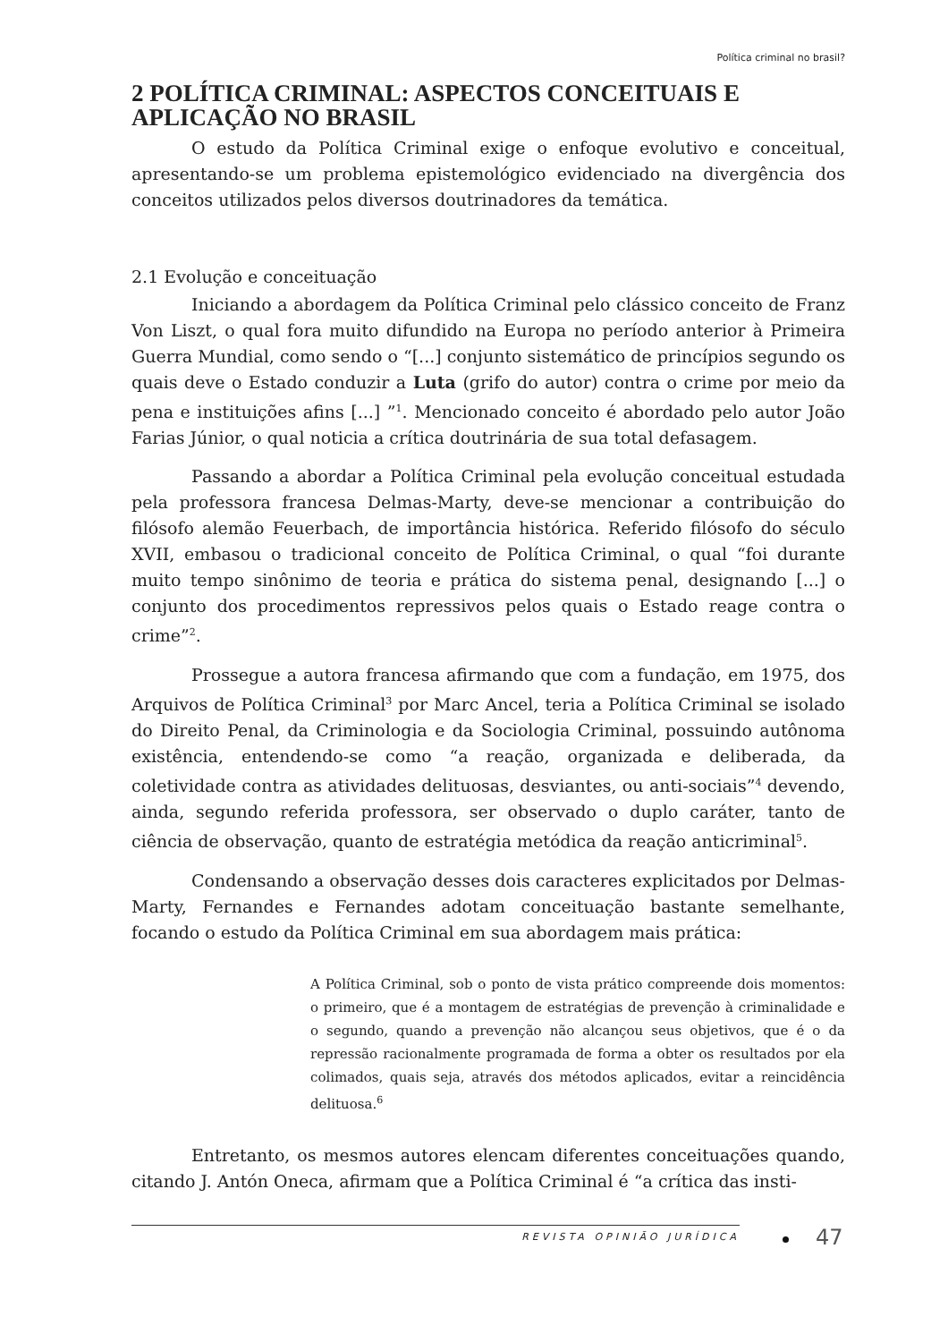Política criminal no brasil?
2 POLÍTICA CRIMINAL: ASPECTOS CONCEITUAIS E APLICAÇÃO NO BRASIL
O estudo da Política Criminal exige o enfoque evolutivo e conceitual, apresentando-se um problema epistemológico evidenciado na divergência dos conceitos utilizados pelos diversos doutrinadores da temática.
2.1 Evolução e conceituação
Iniciando a abordagem da Política Criminal pelo clássico conceito de Franz Von Liszt, o qual fora muito difundido na Europa no período anterior à Primeira Guerra Mundial, como sendo o “[...] conjunto sistemático de princípios segundo os quais deve o Estado conduzir a Luta (grifo do autor) contra o crime por meio da pena e instituições afins [...] ”<sup>1</sup>. Mencionado conceito é abordado pelo autor João Farias Júnior, o qual noticia a crítica doutrinária de sua total defasagem.
Passando a abordar a Política Criminal pela evolução conceitual estudada pela professora francesa Delmas-Marty, deve-se mencionar a contribuição do filósofo alemão Feuerbach, de importância histórica. Referido filósofo do século XVII, embasou o tradicional conceito de Política Criminal, o qual “foi durante muito tempo sinônimo de teoria e prática do sistema penal, designando [...] o conjunto dos procedimentos repressivos pelos quais o Estado reage contra o crime”<sup>2</sup>.
Prossegue a autora francesa afirmando que com a fundação, em 1975, dos Arquivos de Política Criminal<sup>3</sup> por Marc Ancel, teria a Política Criminal se isolado do Direito Penal, da Criminologia e da Sociologia Criminal, possuindo autônoma existência, entendendo-se como “a reação, organizada e deliberada, da coletividade contra as atividades delituosas, desviantes, ou anti-sociais”<sup>4</sup> devendo, ainda, segundo referida professora, ser observado o duplo caráter, tanto de ciência de observação, quanto de estratégia metódica da reação anticriminal<sup>5</sup>.
Condensando a observação desses dois caracteres explicitados por Delmas-Marty, Fernandes e Fernandes adotam conceituação bastante semelhante, focando o estudo da Política Criminal em sua abordagem mais prática:
A Política Criminal, sob o ponto de vista prático compreende dois momentos: o primeiro, que é a montagem de estratégias de prevenção à criminalidade e o segundo, quando a prevenção não alcançou seus objetivos, que é o da repressão racionalmente programada de forma a obter os resultados por ela colimados, quais seja, através dos métodos aplicados, evitar a reincidência delituosa.<sup>6</sup>
Entretanto, os mesmos autores elencam diferentes conceituações quando, citando J. Antón Oneca, afirmam que a Política Criminal é “a crítica das insti-
REVISTA OPINIÃO JURÍDICA
47